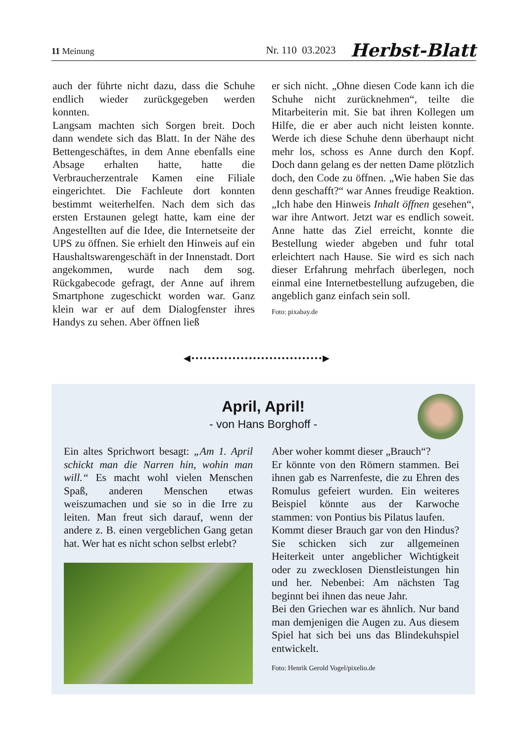11 Meinung
Nr. 110 03.2023 Herbst-Blatt
auch der führte nicht dazu, dass die Schuhe endlich wieder zurückgegeben werden konnten.
Langsam machten sich Sorgen breit. Doch dann wendete sich das Blatt. In der Nähe des Bettengeschäftes, in dem Anne ebenfalls eine Absage erhalten hatte, hatte die Verbraucherzentrale Kamen eine Filiale eingerichtet. Die Fachleute dort konnten bestimmt weiterhelfen. Nach dem sich das ersten Erstaunen gelegt hatte, kam eine der Angestellten auf die Idee, die Internetseite der UPS zu öffnen. Sie erhielt den Hinweis auf ein Haushaltswarengeschäft in der Innenstadt. Dort angekommen, wurde nach dem sog. Rückgabecode gefragt, der Anne auf ihrem Smartphone zugeschickt worden war. Ganz klein war er auf dem Dialogfenster ihres Handys zu sehen. Aber öffnen ließ
er sich nicht. „Ohne diesen Code kann ich die Schuhe nicht zurücknehmen“, teilte die Mitarbeiterin mit. Sie bat ihren Kollegen um Hilfe, die er aber auch nicht leisten konnte. Werde ich diese Schuhe denn überhaupt nicht mehr los, schoss es Anne durch den Kopf. Doch dann gelang es der netten Dame plötzlich doch, den Code zu öffnen. „Wie haben Sie das denn geschafft?“ war Annes freudige Reaktion. „Ich habe den Hinweis Inhalt öffnen gesehen“, war ihre Antwort. Jetzt war es endlich soweit. Anne hatte das Ziel erreicht, konnte die Bestellung wieder abgeben und fuhr total erleichtert nach Hause. Sie wird es sich nach dieser Erfahrung mehrfach überlegen, noch einmal eine Internetbestellung aufzugeben, die angeblich ganz einfach sein soll.
Foto: pixabay.de
◀••••••••••••••••••••••••••••••••▶
April, April!
- von Hans Borghoff -
Ein altes Sprichwort besagt: „Am 1. April schickt man die Narren hin, wohin man will.“ Es macht wohl vielen Menschen Spaß, anderen Menschen etwas weiszumachen und sie so in die Irre zu leiten. Man freut sich darauf, wenn der andere z. B. einen vergeblichen Gang getan hat. Wer hat es nicht schon selbst erlebt?
Aber woher kommt dieser „Brauch“?
Er könnte von den Römern stammen. Bei ihnen gab es Narrenfeste, die zu Ehren des Romulus gefeiert wurden. Ein weiteres Beispiel könnte aus der Karwoche stammen: von Pontius bis Pilatus laufen.
Kommt dieser Brauch gar von den Hindus? Sie schicken sich zur allgemeinen Heiterkeit unter angeblicher Wichtigkeit oder zu zwecklosen Dienstleistungen hin und her. Nebenbei: Am nächsten Tag beginnt bei ihnen das neue Jahr.
Bei den Griechen war es ähnlich. Nur band man demjenigen die Augen zu. Aus diesem Spiel hat sich bei uns das Blindekuhspiel entwickelt.
Foto: Henrik Gerold Vogel/pixelio.de